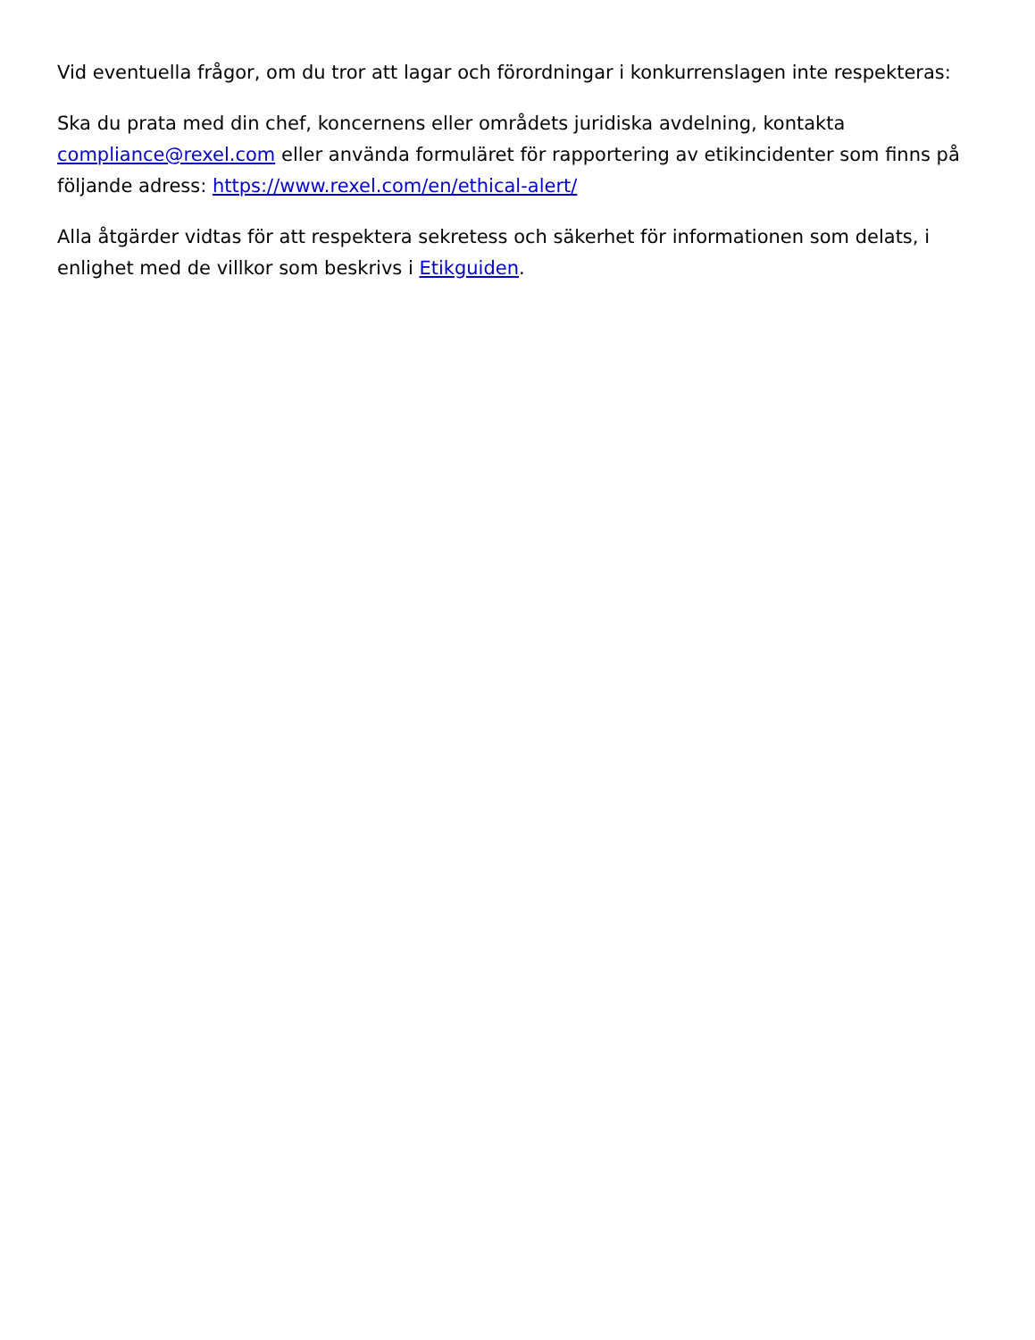Vid eventuella frågor, om du tror att lagar och förordningar i konkurrenslagen inte respekteras:
Ska du prata med din chef, koncernens eller områdets juridiska avdelning, kontakta compliance@rexel.com eller använda formuläret för rapportering av etikincidenter som finns på följande adress: https://www.rexel.com/en/ethical-alert/
Alla åtgärder vidtas för att respektera sekretess och säkerhet för informationen som delats, i enlighet med de villkor som beskrivs i Etikguiden.